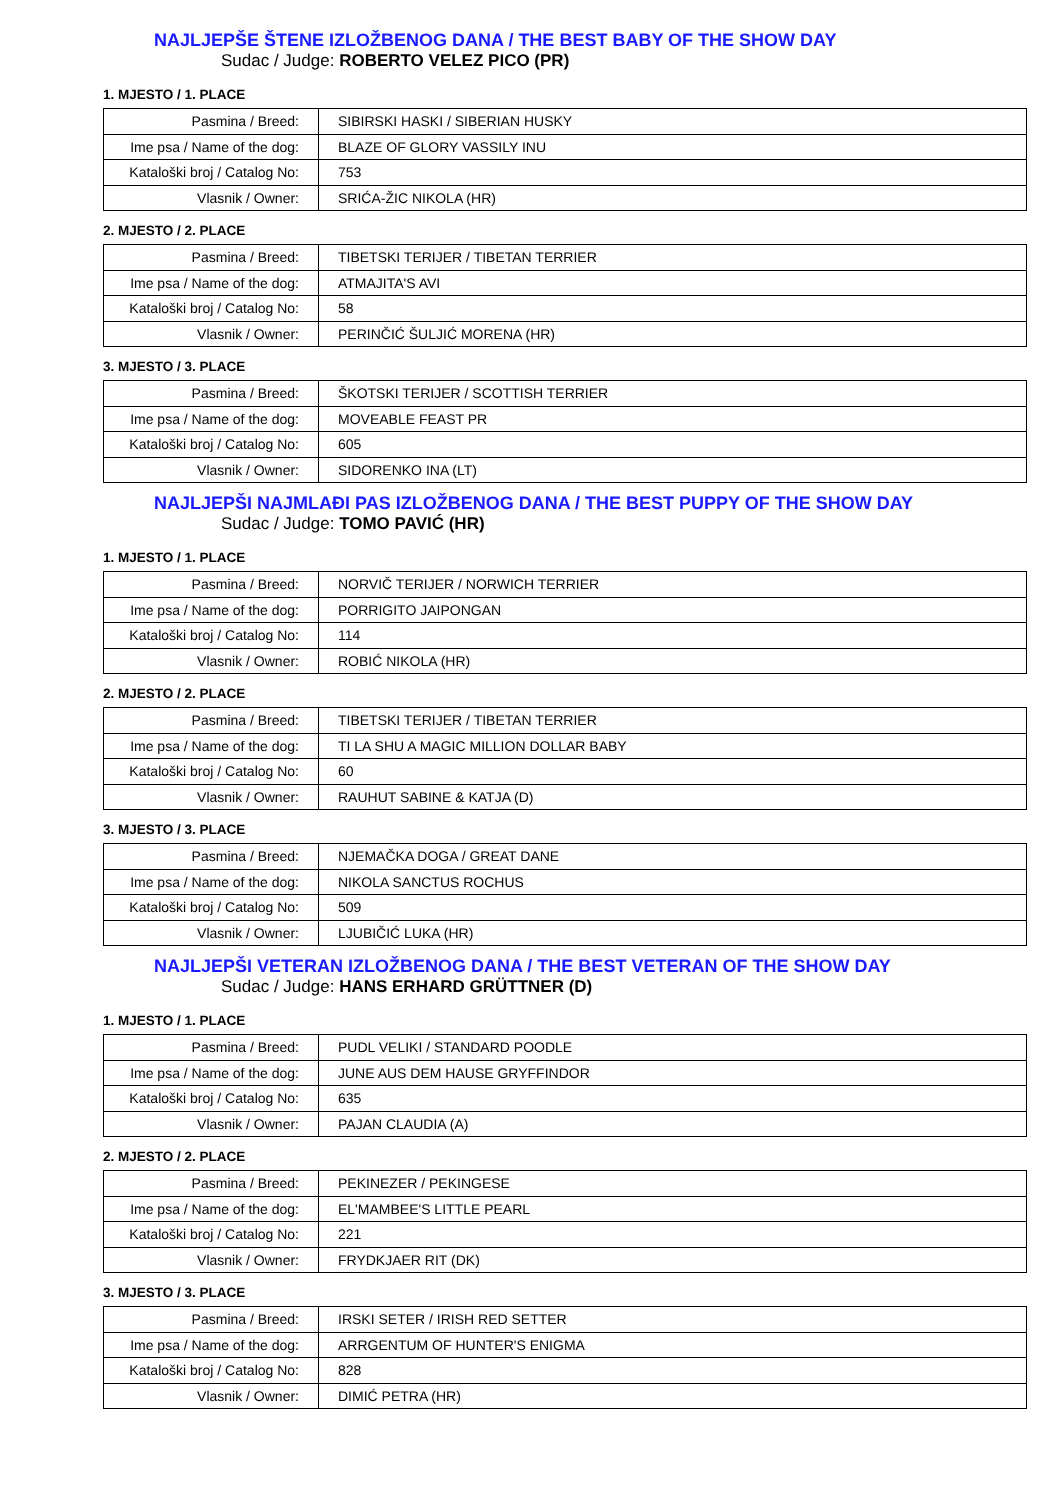NAJLJEPŠE ŠTENE IZLOŽBENOG DANA / THE BEST BABY OF THE SHOW DAY
Sudac / Judge: ROBERTO VELEZ PICO (PR)
1. MJESTO / 1. PLACE
| Pasmina / Breed: | SIBIRSKI HASKI / SIBERIAN HUSKY |
| Ime psa / Name of the dog: | BLAZE OF GLORY VASSILY INU |
| Kataloški broj / Catalog No: | 753 |
| Vlasnik / Owner: | SRIĆA-ŽIC NIKOLA (HR) |
2. MJESTO / 2. PLACE
| Pasmina / Breed: | TIBETSKI TERIJER / TIBETAN TERRIER |
| Ime psa / Name of the dog: | ATMAJITA'S AVI |
| Kataloški broj / Catalog No: | 58 |
| Vlasnik / Owner: | PERINČIĆ ŠULJIĆ MORENA (HR) |
3. MJESTO / 3. PLACE
| Pasmina / Breed: | ŠKOTSKI TERIJER / SCOTTISH TERRIER |
| Ime psa / Name of the dog: | MOVEABLE FEAST PR |
| Kataloški broj / Catalog No: | 605 |
| Vlasnik / Owner: | SIDORENKO INA (LT) |
NAJLJEPŠI NAJMLAĐI PAS IZLOŽBENOG DANA / THE BEST PUPPY OF THE SHOW DAY
Sudac / Judge: TOMO PAVIĆ (HR)
1. MJESTO / 1. PLACE
| Pasmina / Breed: | NORVIČ TERIJER / NORWICH TERRIER |
| Ime psa / Name of the dog: | PORRIGITO JAIPONGAN |
| Kataloški broj / Catalog No: | 114 |
| Vlasnik / Owner: | ROBIĆ NIKOLA (HR) |
2. MJESTO / 2. PLACE
| Pasmina / Breed: | TIBETSKI TERIJER / TIBETAN TERRIER |
| Ime psa / Name of the dog: | TI LA SHU A MAGIC MILLION DOLLAR BABY |
| Kataloški broj / Catalog No: | 60 |
| Vlasnik / Owner: | RAUHUT SABINE & KATJA (D) |
3. MJESTO / 3. PLACE
| Pasmina / Breed: | NJEMAČKA DOGA / GREAT DANE |
| Ime psa / Name of the dog: | NIKOLA SANCTUS ROCHUS |
| Kataloški broj / Catalog No: | 509 |
| Vlasnik / Owner: | LJUBIČIĆ LUKA (HR) |
NAJLJEPŠI VETERAN IZLOŽBENOG DANA / THE BEST VETERAN OF THE SHOW DAY
Sudac / Judge: HANS ERHARD GRÜTTNER (D)
1. MJESTO / 1. PLACE
| Pasmina / Breed: | PUDL VELIKI / STANDARD POODLE |
| Ime psa / Name of the dog: | JUNE AUS DEM HAUSE GRYFFINDOR |
| Kataloški broj / Catalog No: | 635 |
| Vlasnik / Owner: | PAJAN CLAUDIA (A) |
2. MJESTO / 2. PLACE
| Pasmina / Breed: | PEKINEZER / PEKINGESE |
| Ime psa / Name of the dog: | EL'MAMBEE'S LITTLE PEARL |
| Kataloški broj / Catalog No: | 221 |
| Vlasnik / Owner: | FRYDKJAER RIT (DK) |
3. MJESTO / 3. PLACE
| Pasmina / Breed: | IRSKI SETER / IRISH RED SETTER |
| Ime psa / Name of the dog: | ARRGENTUM OF HUNTER'S ENIGMA |
| Kataloški broj / Catalog No: | 828 |
| Vlasnik / Owner: | DIMIĆ PETRA (HR) |